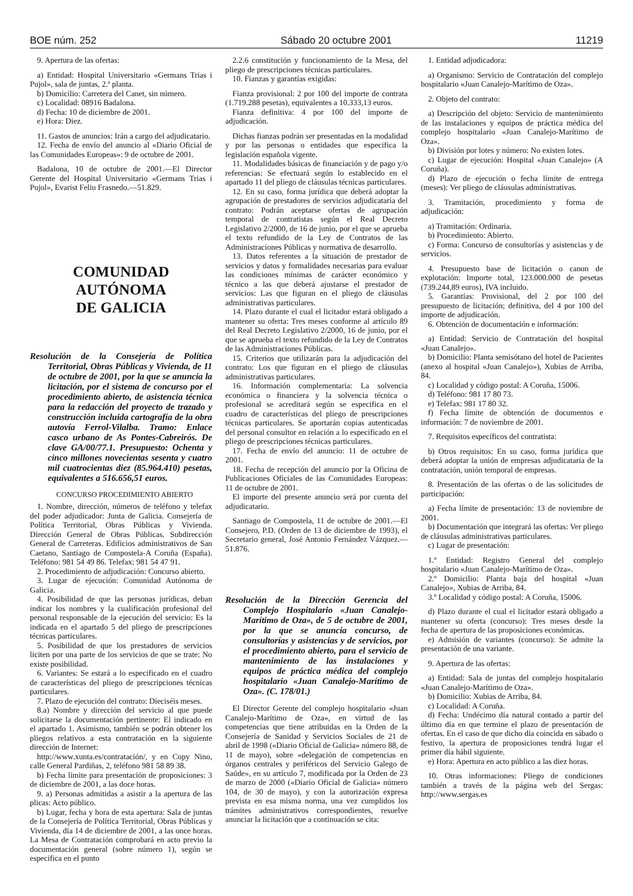BOE núm. 252 Sábado 20 octubre 2001 11219
9. Apertura de las ofertas:
a) Entidad: Hospital Universitario «Germans Trias i Pujol», sala de juntas, 2.ª planta.
b) Domicilio: Carretera del Canet, sin número.
c) Localidad: 08916 Badalona.
d) Fecha: 10 de diciembre de 2001.
e) Hora: Diez.
11. Gastos de anuncios: Irán a cargo del adjudicatario.
12. Fecha de envío del anuncio al «Diario Oficial de las Comunidades Europeas»: 9 de octubre de 2001.
Badalona, 10 de octubre de 2001.—El Director Gerente del Hospital Universitario «Germans Trias i Pujol», Evarist Feliu Frasnedo.—51.829.
COMUNIDAD AUTÓNOMA
DE GALICIA
Resolución de la Consejería de Política Territorial, Obras Públicas y Vivienda, de 11 de octubre de 2001, por la que se anuncia la licitación, por el sistema de concurso por el procedimiento abierto, de asistencia técnica para la redacción del proyecto de trazado y construcción incluida cartografía de la obra autovía Ferrol-Vilalba. Tramo: Enlace casco urbano de As Pontes-Cabreirós. De clave GA/00/77.1. Presupuesto: Ochenta y cinco millones novecientas sesenta y cuatro mil cuatrocientas diez (85.964.410) pesetas, equivalentes a 516.656,51 euros.
CONCURSO PROCEDIMIENTO ABIERTO
1. Nombre, dirección, números de teléfono y telefax del poder adjudicador: Junta de Galicia. Consejería de Política Territorial, Obras Públicas y Vivienda. Dirección General de Obras Públicas. Subdirección General de Carreteras. Edificios administrativos de San Caetano, Santiago de Compostela-A Coruña (España). Teléfono: 981 54 49 86. Telefax: 981 54 47 91.
2. Procedimiento de adjudicación: Concurso abierto.
3. Lugar de ejecución: Comunidad Autónoma de Galicia.
4. Posibilidad de que las personas jurídicas, deban indicar los nombres y la cualificación profesional del personal responsable de la ejecución del servicio: Es la indicada en el apartado 5 del pliego de prescripciones técnicas particulares.
5. Posibilidad de que los prestadores de servicios liciten por una parte de los servicios de que se trate: No existe posibilidad.
6. Variantes: Se estará a lo especificado en el cuadro de características del pliego de prescripciones técnicas particulares.
7. Plazo de ejecución del contrato: Dieciséis meses.
8.a) Nombre y dirección del servicio al que puede solicitarse la documentación pertinente: El indicado en el apartado 1. Asimismo, también se podrán obtener los pliegos relativos a esta contratación en la siguiente dirección de Internet:
http://www.xunta.es/contratación/, y en Copy Nino, calle General Pardiñas, 2, teléfono 981 58 89 38.
b) Fecha límite para presentación de proposiciones: 3 de diciembre de 2001, a las doce horas.
9. a) Personas admitidas a asistir a la apertura de las plicas: Acto público.
b) Lugar, fecha y hora de esta apertura: Sala de juntas de la Consejería de Política Territorial, Obras Públicas y Vivienda, día 14 de diciembre de 2001, a las once horas. La Mesa de Contratación comprobará en acto previo la documentación general (sobre número 1), según se especifica en el punto
2.2.6 constitución y funcionamiento de la Mesa, del pliego de prescripciones técnicas particulares.
10. Fianzas y garantías exigidas:
Fianza provisional: 2 por 100 del importe de contrata (1.719.288 pesetas), equivalentes a 10.333,13 euros.
Fianza definitiva: 4 por 100 del importe de adjudicación.
Dichas fianzas podrán ser presentadas en la modalidad y por las personas o entidades que especifica la legislación española vigente.
11. Modalidades básicas de financiación y de pago y/o referencias: Se efectuará según lo establecido en el apartado 11 del pliego de cláusulas técnicas particulares.
12. En su caso, forma jurídica que deberá adoptar la agrupación de prestadores de servicios adjudicataria del contrato: Podrán aceptarse ofertas de agrupación temporal de contratistas según el Real Decreto Legislativo 2/2000, de 16 de junio, por el que se aprueba el texto refundido de la Ley de Contratos de las Administraciones Públicas y normativa de desarrollo.
13. Datos referentes a la situación de prestador de servicios y datos y formalidades necesarias para evaluar las condiciones mínimas de carácter económico y técnico a las que deberá ajustarse el prestador de servicios: Las que figuran en el pliego de cláusulas administrativas particulares.
14. Plazo durante el cual el licitador estará obligado a mantener su oferta: Tres meses conforme al artículo 89 del Real Decreto Legislativo 2/2000, 16 de junio, por el que se aprueba el texto refundido de la Ley de Contratos de las Administraciones Públicas.
15. Criterios que utilizarán para la adjudicación del contrato: Los que figuran en el pliego de cláusulas administrativas particulares.
16. Información complementaria: La solvencia económica o financiera y la solvencia técnica o profesional se acreditará según se especifica en el cuadro de características del pliego de prescripciones técnicas particulares. Se aportarán copias autenticadas del personal consultor en relación a lo especificado en el pliego de prescripciones técnicas particulares.
17. Fecha de envío del anuncio: 11 de octubre de 2001.
18. Fecha de recepción del anuncio por la Oficina de Publicaciones Oficiales de las Comunidades Europeas: 11 de octubre de 2001.
El importe del presente anuncio será por cuenta del adjudicatario.
Santiago de Compostela, 11 de octubre de 2001.—El Consejero, P.D. (Orden de 13 de diciembre de 1993), el Secretario general, José Antonio Fernández Vázquez.—51.876.
Resolución de la Dirección Gerencia del Complejo Hospitalario «Juan Canalejo-Marítimo de Oza», de 5 de octubre de 2001, por la que se anuncia concurso, de consultorías y asistencias y de servicios, por el procedimiento abierto, para el servicio de mantenimiento de las instalaciones y equipos de práctica médica del complejo hospitalario «Juan Canalejo-Marítimo de Oza». (C. 178/01.)
El Director Gerente del complejo hospitalario «Juan Canalejo-Marítimo de Oza», en virtud de las competencias que tiene atribuidas en la Orden de la Consejería de Sanidad y Servicios Sociales de 21 de abril de 1998 («Diario Oficial de Galicia» número 88, de 11 de mayo), sobre «delegación de competencias en órganos centrales y periféricos del Servicio Galego de Saúde», en su artículo 7, modificada por la Orden de 23 de marzo de 2000 («Diario Oficial de Galicia» número 104, de 30 de mayo), y con la autorización expresa prevista en esa misma norma, una vez cumplidos los trámites administrativos correspondientes, resuelve anunciar la licitación que a continuación se cita:
1. Entidad adjudicadora:
a) Organismo: Servicio de Contratación del complejo hospitalario «Juan Canalejo-Marítimo de Oza».
2. Objeto del contrato:
a) Descripción del objeto: Servicio de mantenimiento de las instalaciones y equipos de práctica médica del complejo hospitalario «Juan Canalejo-Marítimo de Oza».
b) División por lotes y número: No existen lotes.
c) Lugar de ejecución: Hospital «Juan Canalejo» (A Coruña).
d) Plazo de ejecución o fecha límite de entrega (meses): Ver pliego de cláusulas administrativas.
3. Tramitación, procedimiento y forma de adjudicación:
a) Tramitación: Ordinaria.
b) Procedimiento: Abierto.
c) Forma: Concurso de consultorías y asistencias y de servicios.
4. Presupuesto base de licitación o canon de explotación: Importe total, 123.000.000 de pesetas (739.244,89 euros), IVA incluido.
5. Garantías: Provisional, del 2 por 100 del presupuesto de licitación; definitiva, del 4 por 100 del importe de adjudicación.
6. Obtención de documentación e información:
a) Entidad: Servicio de Contratación del hospital «Juan Canalejo».
b) Domicilio: Planta semisótano del hotel de Pacientes (anexo al hospital «Juan Canalejo»), Xubias de Arriba, 84.
c) Localidad y código postal: A Coruña, 15006.
d) Teléfono: 981 17 80 73.
e) Telefax: 981 17 80 32.
f) Fecha límite de obtención de documentos e información: 7 de noviembre de 2001.
7. Requisitos específicos del contratista:
b) Otros requisitos: En su caso, forma jurídica que deberá adoptar la unión de empresas adjudicataria de la contratación, unión temporal de empresas.
8. Presentación de las ofertas o de las solicitudes de participación:
a) Fecha límite de presentación: 13 de noviembre de 2001.
b) Documentación que integrará las ofertas: Ver pliego de cláusulas administrativas particulares.
c) Lugar de presentación:
1.º Entidad: Registro General del complejo hospitalario «Juan Canalejo-Marítimo de Oza».
2.º Domicilio: Planta baja del hospital «Juan Canalejo», Xubias de Arriba, 84.
3.º Localidad y código postal: A Coruña, 15006.
d) Plazo durante el cual el licitador estará obligado a mantener su oferta (concurso): Tres meses desde la fecha de apertura de las proposiciones económicas.
e) Admisión de variantes (concurso): Se admite la presentación de una variante.
9. Apertura de las ofertas:
a) Entidad: Sala de juntas del complejo hospitalario «Juan Canalejo-Marítimo de Oza».
b) Domicilio: Xubias de Arriba, 84.
c) Localidad: A Coruña.
d) Fecha: Undécimo día natural contado a partir del último día en que termine el plazo de presentación de ofertas. En el caso de que dicho día coincida en sábado o festivo, la apertura de proposiciones tendrá lugar el primer día hábil siguiente.
e) Hora: Apertura en acto público a las diez horas.
10. Otras informaciones: Pliego de condiciones también a través de la página web del Sergas: http://www.sergas.es